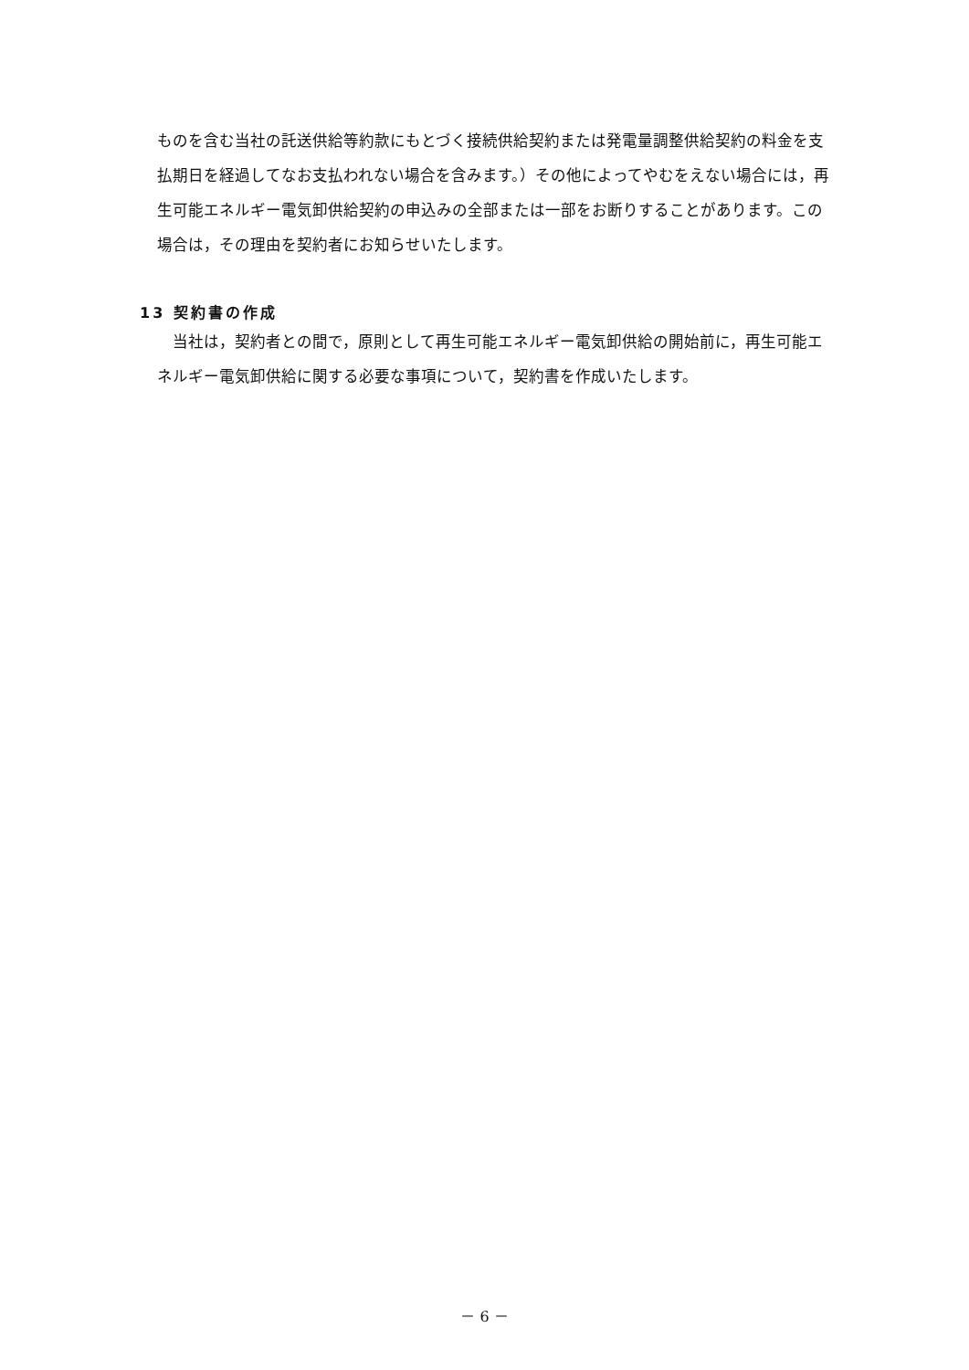ものを含む当社の託送供給等約款にもとづく接続供給契約または発電量調整供給契約の料金を支払期日を経過してなお支払われない場合を含みます。）その他によってやむをえない場合には，再生可能エネルギー電気卸供給契約の申込みの全部または一部をお断りすることがあります。この場合は，その理由を契約者にお知らせいたします。
13 契約書の作成
当社は，契約者との間で，原則として再生可能エネルギー電気卸供給の開始前に，再生可能エネルギー電気卸供給に関する必要な事項について，契約書を作成いたします。
－ 6 －